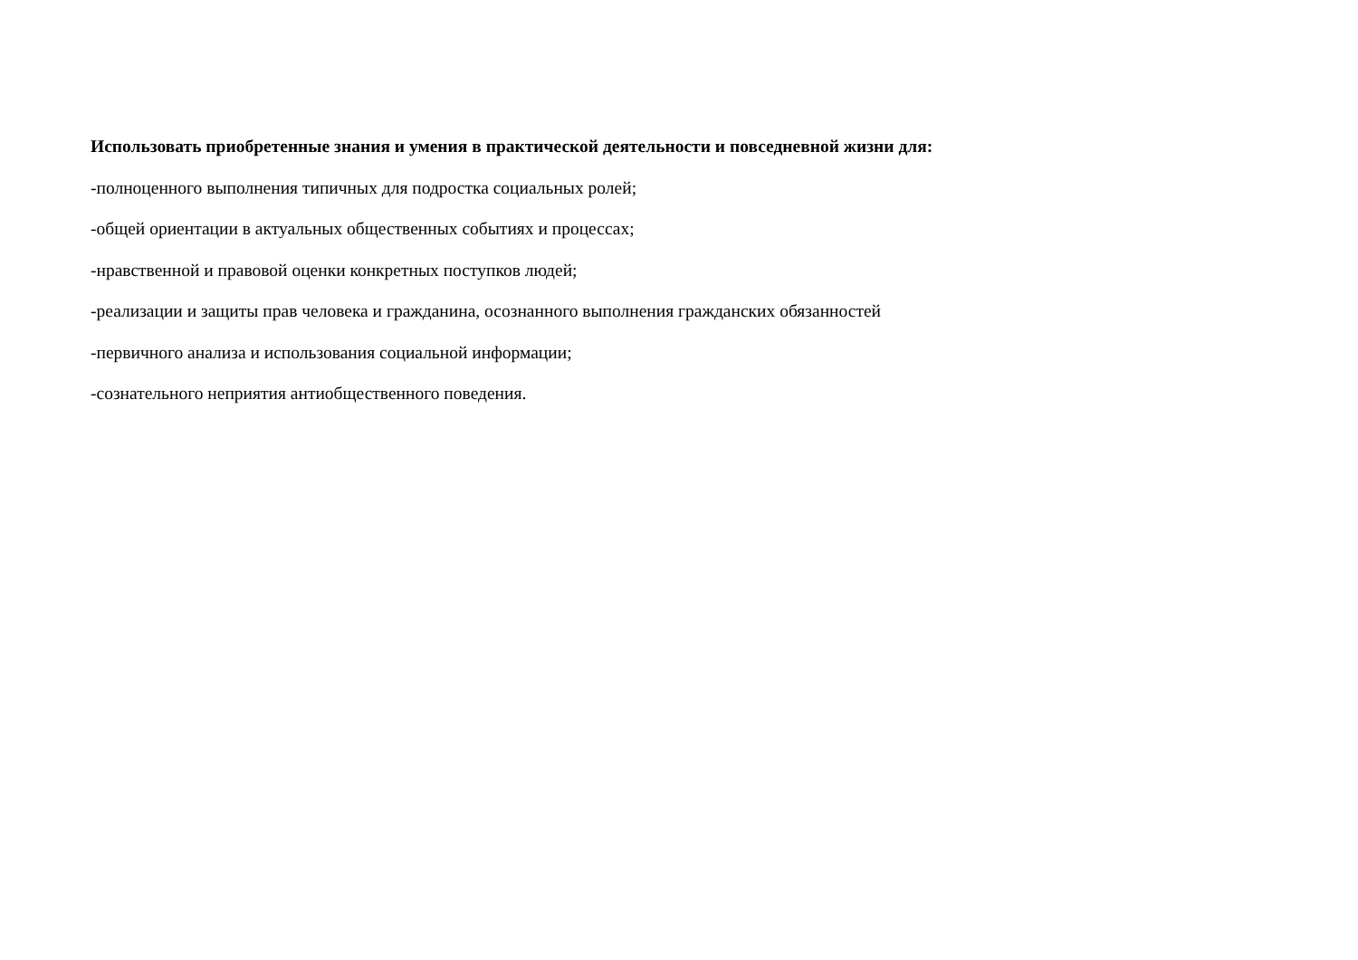Использовать приобретенные знания и умения в практической деятельности и повседневной жизни для:
-полноценного выполнения типичных для подростка социальных ролей;
-общей ориентации в актуальных общественных событиях и процессах;
-нравственной и правовой оценки конкретных поступков людей;
-реализации и защиты прав человека и гражданина, осознанного выполнения гражданских обязанностей
-первичного анализа и использования социальной информации;
-сознательного неприятия антиобщественного поведения.